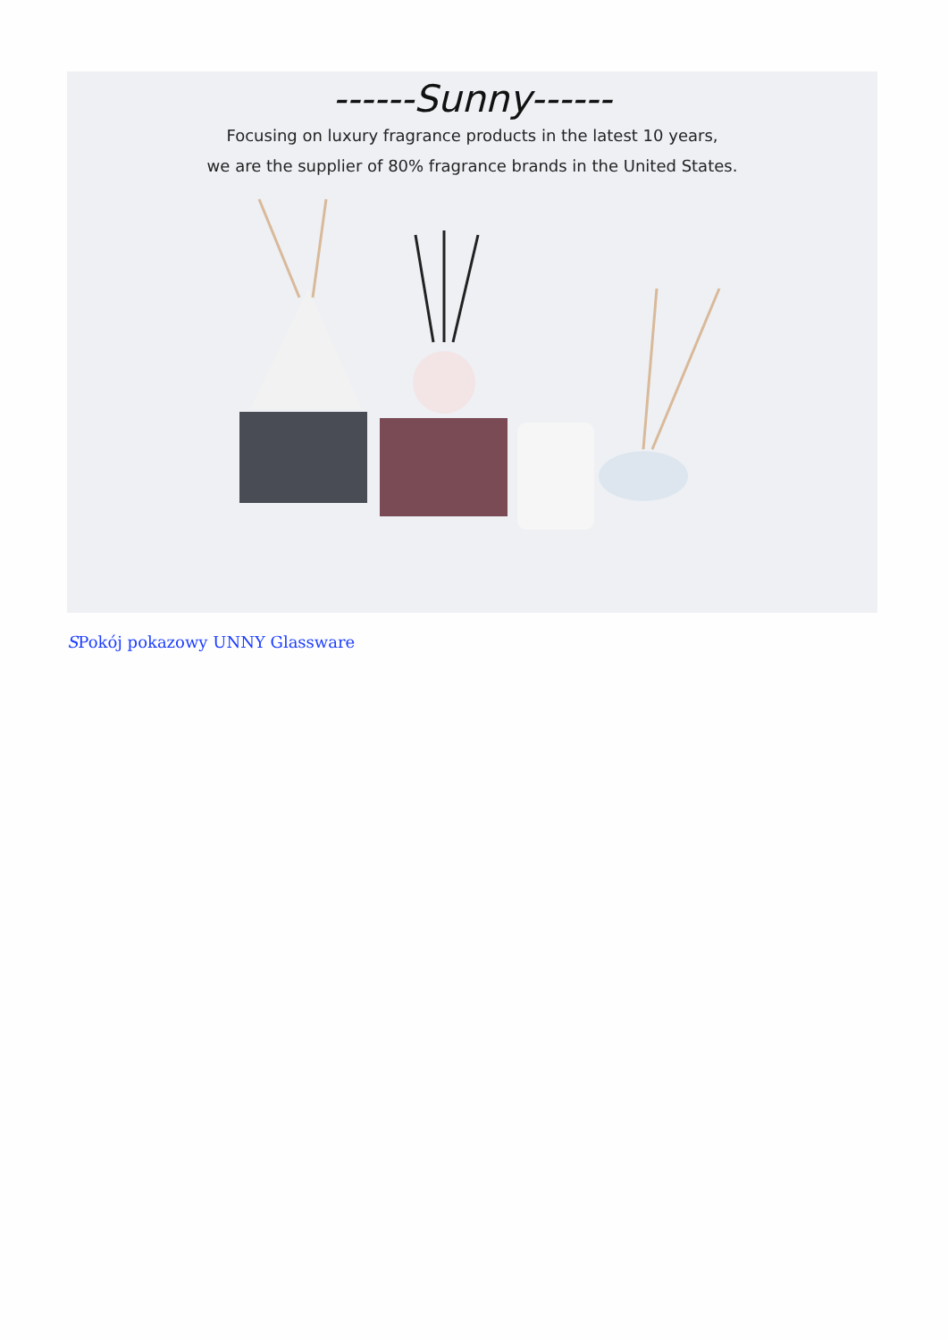------Sunny------
Focusing on luxury fragrance products in the latest 10 years,
we are the supplier of 80% fragrance brands in the United States.
SPokój pokazowy UNNY Glassware